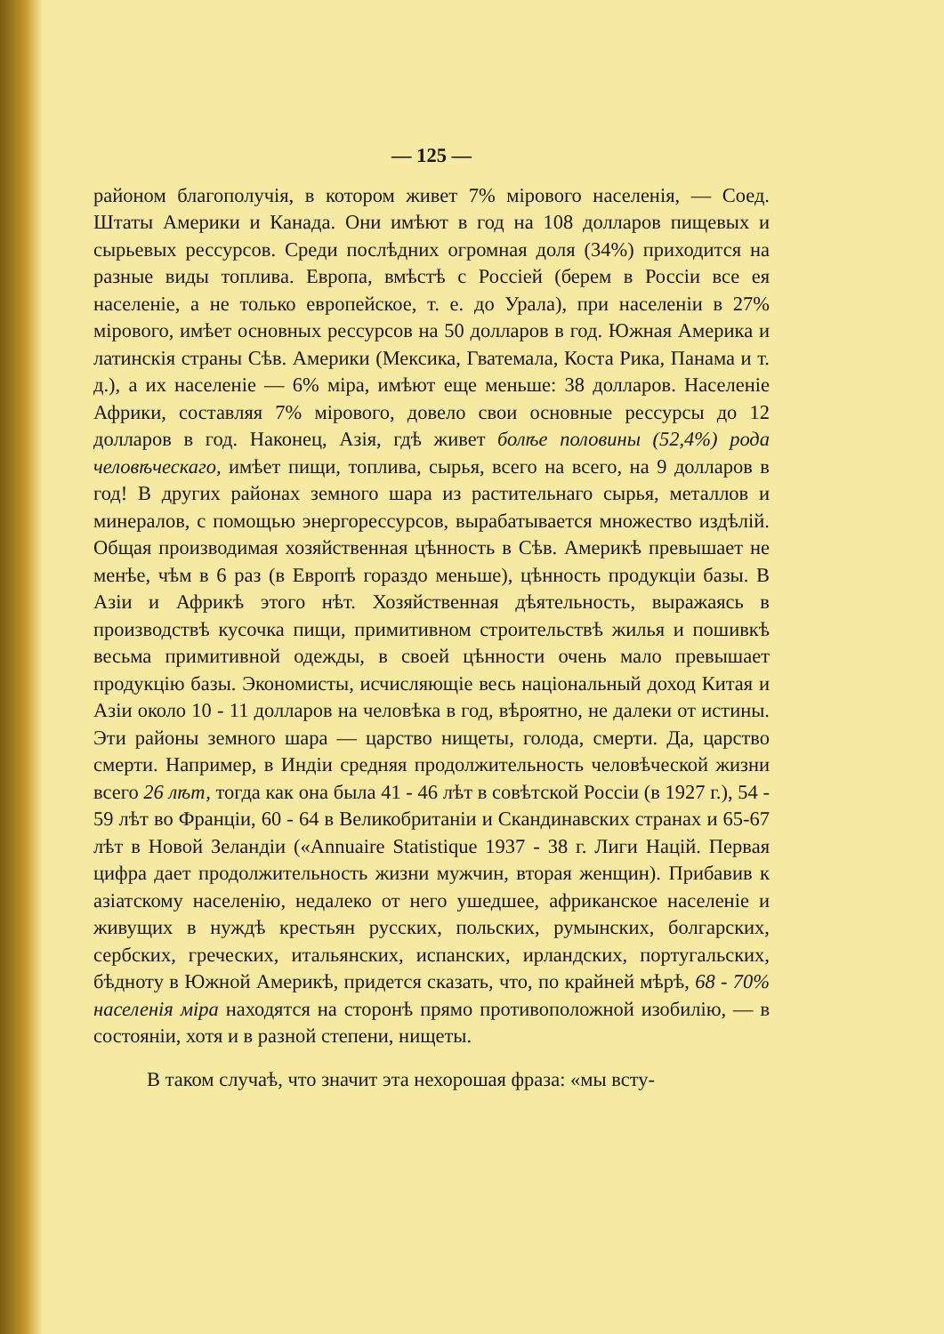— 125 —
районом благополучія, в котором живет 7% мірового населенія, — Соед. Штаты Америки и Канада. Они имѣют в год на 108 долларов пищевых и сырьевых рессурсов. Среди послѣдних огромная доля (34%) приходится на разные виды топлива. Европа, вмѣстѣ с Россіей (берем в Россіи все ея населеніе, а не только европейское, т. е. до Урала), при населеніи в 27% мірового, имѣет основных рессурсов на 50 долларов в год. Южная Америка и латинскія страны Сѣв. Америки (Мексика, Гватемала, Коста Рика, Панама и т. д.), а их населеніе — 6% міра, имѣют еще меньше: 38 долларов. Населеніе Африки, составляя 7% мірового, довело свои основные рессурсы до 12 долларов в год. Наконец, Азія, гдѣ живет болѣе половины (52,4%) рода человѣческаго, имѣет пищи, топлива, сырья, всего на всего, на 9 долларов в год! В других районах земного шара из растительнаго сырья, металлов и минералов, с помощью энергорессурсов, вырабатывается множество издѣлій. Общая производимая хозяйственная цѣнность в Сѣв. Америкѣ превышает не менѣе, чѣм в 6 раз (в Европѣ гораздо меньше), цѣнность продукціи базы. В Азіи и Африкѣ этого нѣт. Хозяйственная дѣятельность, выражаясь в производствѣ кусочка пищи, примитивном строительствѣ жилья и пошивкѣ весьма примитивной одежды, в своей цѣнности очень мало превышает продукцію базы. Экономисты, исчисляющіе весь національный доход Китая и Азіи около 10 - 11 долларов на человѣка в год, вѣроятно, не далеки от истины. Эти районы земного шара — царство нищеты, голода, смерти. Да, царство смерти. Например, в Индіи средняя продолжительность человѣческой жизни всего 26 лѣт, тогда как она была 41 - 46 лѣт в совѣтской Россіи (в 1927 г.), 54 - 59 лѣт во Франціи, 60 - 64 в Великобританіи и Скандинавских странах и 65-67 лѣт в Новой Зеландіи («Annuaire Statistique 1937 - 38 г. Лиги Націй. Первая цифра дает продолжительность жизни мужчин, вторая женщин). Прибавив к азіатскому населенію, недалеко от него ушедшее, африканское населеніе и живущих в нуждѣ крестьян русских, польских, румынских, болгарских, сербских, греческих, итальянских, испанских, ирландских, португальских, бѣдноту в Южной Америкѣ, придется сказать, что, по крайней мѣрѣ, 68 - 70% населенія міра находятся на сторонѣ прямо противоположной изобилію, — в состояніи, хотя и в разной степени, нищеты.
В таком случаѣ, что значит эта нехорошая фраза: «мы всту-